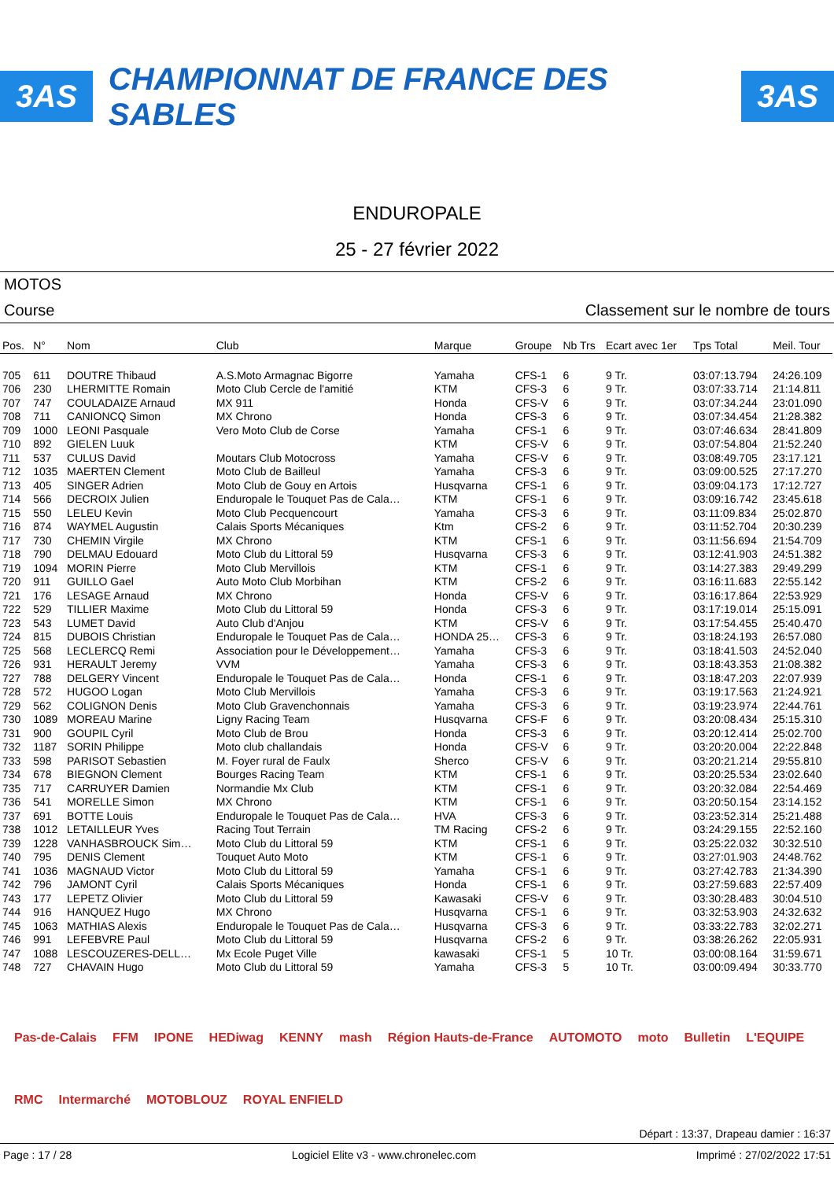3AS CHAMPIONNAT DE FRANCE DES SABLES 3AS
ENDUROPALE
25 - 27 février 2022
MOTOS
Course Classement sur le nombre de tours
| Pos. | N° | Nom | Club | Marque | Groupe | Nb Trs | Ecart avec 1er | Tps Total | Meil. Tour |
| --- | --- | --- | --- | --- | --- | --- | --- | --- | --- |
| 705 | 611 | DOUTRE Thibaud | A.S.Moto Armagnac Bigorre | Yamaha | CFS-1 | 6 | 9 Tr. | 03:07:13.794 | 24:26.109 |
| 706 | 230 | LHERMITTE Romain | Moto Club Cercle de l'amitié | KTM | CFS-3 | 6 | 9 Tr. | 03:07:33.714 | 21:14.811 |
| 707 | 747 | COULADAIZE Arnaud | MX 911 | Honda | CFS-V | 6 | 9 Tr. | 03:07:34.244 | 23:01.090 |
| 708 | 711 | CANIONCQ Simon | MX Chrono | Honda | CFS-3 | 6 | 9 Tr. | 03:07:34.454 | 21:28.382 |
| 709 | 1000 | LEONI Pasquale | Vero Moto Club de Corse | Yamaha | CFS-1 | 6 | 9 Tr. | 03:07:46.634 | 28:41.809 |
| 710 | 892 | GIELEN Luuk | | KTM | CFS-V | 6 | 9 Tr. | 03:07:54.804 | 21:52.240 |
| 711 | 537 | CULUS David | Moutars Club Motocross | Yamaha | CFS-V | 6 | 9 Tr. | 03:08:49.705 | 23:17.121 |
| 712 | 1035 | MAERTEN Clement | Moto Club de Bailleul | Yamaha | CFS-3 | 6 | 9 Tr. | 03:09:00.525 | 27:17.270 |
| 713 | 405 | SINGER Adrien | Moto Club de Gouy en Artois | Husqvarna | CFS-1 | 6 | 9 Tr. | 03:09:04.173 | 17:12.727 |
| 714 | 566 | DECROIX Julien | Enduropale le Touquet Pas de Cala… | KTM | CFS-1 | 6 | 9 Tr. | 03:09:16.742 | 23:45.618 |
| 715 | 550 | LELEU Kevin | Moto Club Pecquencourt | Yamaha | CFS-3 | 6 | 9 Tr. | 03:11:09.834 | 25:02.870 |
| 716 | 874 | WAYMEL Augustin | Calais Sports Mécaniques | Ktm | CFS-2 | 6 | 9 Tr. | 03:11:52.704 | 20:30.239 |
| 717 | 730 | CHEMIN Virgile | MX Chrono | KTM | CFS-1 | 6 | 9 Tr. | 03:11:56.694 | 21:54.709 |
| 718 | 790 | DELMAU Edouard | Moto Club du Littoral 59 | Husqvarna | CFS-3 | 6 | 9 Tr. | 03:12:41.903 | 24:51.382 |
| 719 | 1094 | MORIN Pierre | Moto Club Mervillois | KTM | CFS-1 | 6 | 9 Tr. | 03:14:27.383 | 29:49.299 |
| 720 | 911 | GUILLO Gael | Auto Moto Club Morbihan | KTM | CFS-2 | 6 | 9 Tr. | 03:16:11.683 | 22:55.142 |
| 721 | 176 | LESAGE Arnaud | MX Chrono | Honda | CFS-V | 6 | 9 Tr. | 03:16:17.864 | 22:53.929 |
| 722 | 529 | TILLIER Maxime | Moto Club du Littoral 59 | Honda | CFS-3 | 6 | 9 Tr. | 03:17:19.014 | 25:15.091 |
| 723 | 543 | LUMET David | Auto Club d'Anjou | KTM | CFS-V | 6 | 9 Tr. | 03:17:54.455 | 25:40.470 |
| 724 | 815 | DUBOIS Christian | Enduropale le Touquet Pas de Cala… | HONDA 25… | CFS-3 | 6 | 9 Tr. | 03:18:24.193 | 26:57.080 |
| 725 | 568 | LECLERCQ Remi | Association pour le Développement… | Yamaha | CFS-3 | 6 | 9 Tr. | 03:18:41.503 | 24:52.040 |
| 726 | 931 | HERAULT Jeremy | VVM | Yamaha | CFS-3 | 6 | 9 Tr. | 03:18:43.353 | 21:08.382 |
| 727 | 788 | DELGERY Vincent | Enduropale le Touquet Pas de Cala… | Honda | CFS-1 | 6 | 9 Tr. | 03:18:47.203 | 22:07.939 |
| 728 | 572 | HUGOO Logan | Moto Club Mervillois | Yamaha | CFS-3 | 6 | 9 Tr. | 03:19:17.563 | 21:24.921 |
| 729 | 562 | COLIGNON Denis | Moto Club Gravenchonnais | Yamaha | CFS-3 | 6 | 9 Tr. | 03:19:23.974 | 22:44.761 |
| 730 | 1089 | MOREAU Marine | Ligny Racing Team | Husqvarna | CFS-F | 6 | 9 Tr. | 03:20:08.434 | 25:15.310 |
| 731 | 900 | GOUPIL Cyril | Moto Club de Brou | Honda | CFS-3 | 6 | 9 Tr. | 03:20:12.414 | 25:02.700 |
| 732 | 1187 | SORIN Philippe | Moto club challandais | Honda | CFS-V | 6 | 9 Tr. | 03:20:20.004 | 22:22.848 |
| 733 | 598 | PARISOT Sebastien | M. Foyer rural de Faulx | Sherco | CFS-V | 6 | 9 Tr. | 03:20:21.214 | 29:55.810 |
| 734 | 678 | BIEGNON Clement | Bourges Racing Team | KTM | CFS-1 | 6 | 9 Tr. | 03:20:25.534 | 23:02.640 |
| 735 | 717 | CARRUYER Damien | Normandie Mx Club | KTM | CFS-1 | 6 | 9 Tr. | 03:20:32.084 | 22:54.469 |
| 736 | 541 | MORELLE Simon | MX Chrono | KTM | CFS-1 | 6 | 9 Tr. | 03:20:50.154 | 23:14.152 |
| 737 | 691 | BOTTE Louis | Enduropale le Touquet Pas de Cala… | HVA | CFS-3 | 6 | 9 Tr. | 03:23:52.314 | 25:21.488 |
| 738 | 1012 | LETAILLEUR Yves | Racing Tout Terrain | TM Racing | CFS-2 | 6 | 9 Tr. | 03:24:29.155 | 22:52.160 |
| 739 | 1228 | VANHASBROUCK Sim… | Moto Club du Littoral 59 | KTM | CFS-1 | 6 | 9 Tr. | 03:25:22.032 | 30:32.510 |
| 740 | 795 | DENIS Clement | Touquet Auto Moto | KTM | CFS-1 | 6 | 9 Tr. | 03:27:01.903 | 24:48.762 |
| 741 | 1036 | MAGNAUD Victor | Moto Club du Littoral 59 | Yamaha | CFS-1 | 6 | 9 Tr. | 03:27:42.783 | 21:34.390 |
| 742 | 796 | JAMONT Cyril | Calais Sports Mécaniques | Honda | CFS-1 | 6 | 9 Tr. | 03:27:59.683 | 22:57.409 |
| 743 | 177 | LEPETZ Olivier | Moto Club du Littoral 59 | Kawasaki | CFS-V | 6 | 9 Tr. | 03:30:28.483 | 30:04.510 |
| 744 | 916 | HANQUEZ Hugo | MX Chrono | Husqvarna | CFS-1 | 6 | 9 Tr. | 03:32:53.903 | 24:32.632 |
| 745 | 1063 | MATHIAS Alexis | Enduropale le Touquet Pas de Cala… | Husqvarna | CFS-3 | 6 | 9 Tr. | 03:33:22.783 | 32:02.271 |
| 746 | 991 | LEFEBVRE Paul | Moto Club du Littoral 59 | Husqvarna | CFS-2 | 6 | 9 Tr. | 03:38:26.262 | 22:05.931 |
| 747 | 1088 | LESCOUZERES-DELL… | Mx Ecole Puget Ville | kawasaki | CFS-1 | 5 | 10 Tr. | 03:00:08.164 | 31:59.671 |
| 748 | 727 | CHAVAIN Hugo | Moto Club du Littoral 59 | Yamaha | CFS-3 | 5 | 10 Tr. | 03:00:09.494 | 30:33.770 |
Pas-de-Calais FFM IPONE HEDiwag KENNY mash Région Hauts-de-France AUTOMOTO moto Bulletin L'EQUIPE RMC Intermarché MOTOBLOUZ ROYAL ENFIELD
Départ : 13:37, Drapeau damier : 16:37
Page : 17 / 28 Logiciel Elite v3 - www.chronelec.com Imprimé : 27/02/2022 17:51